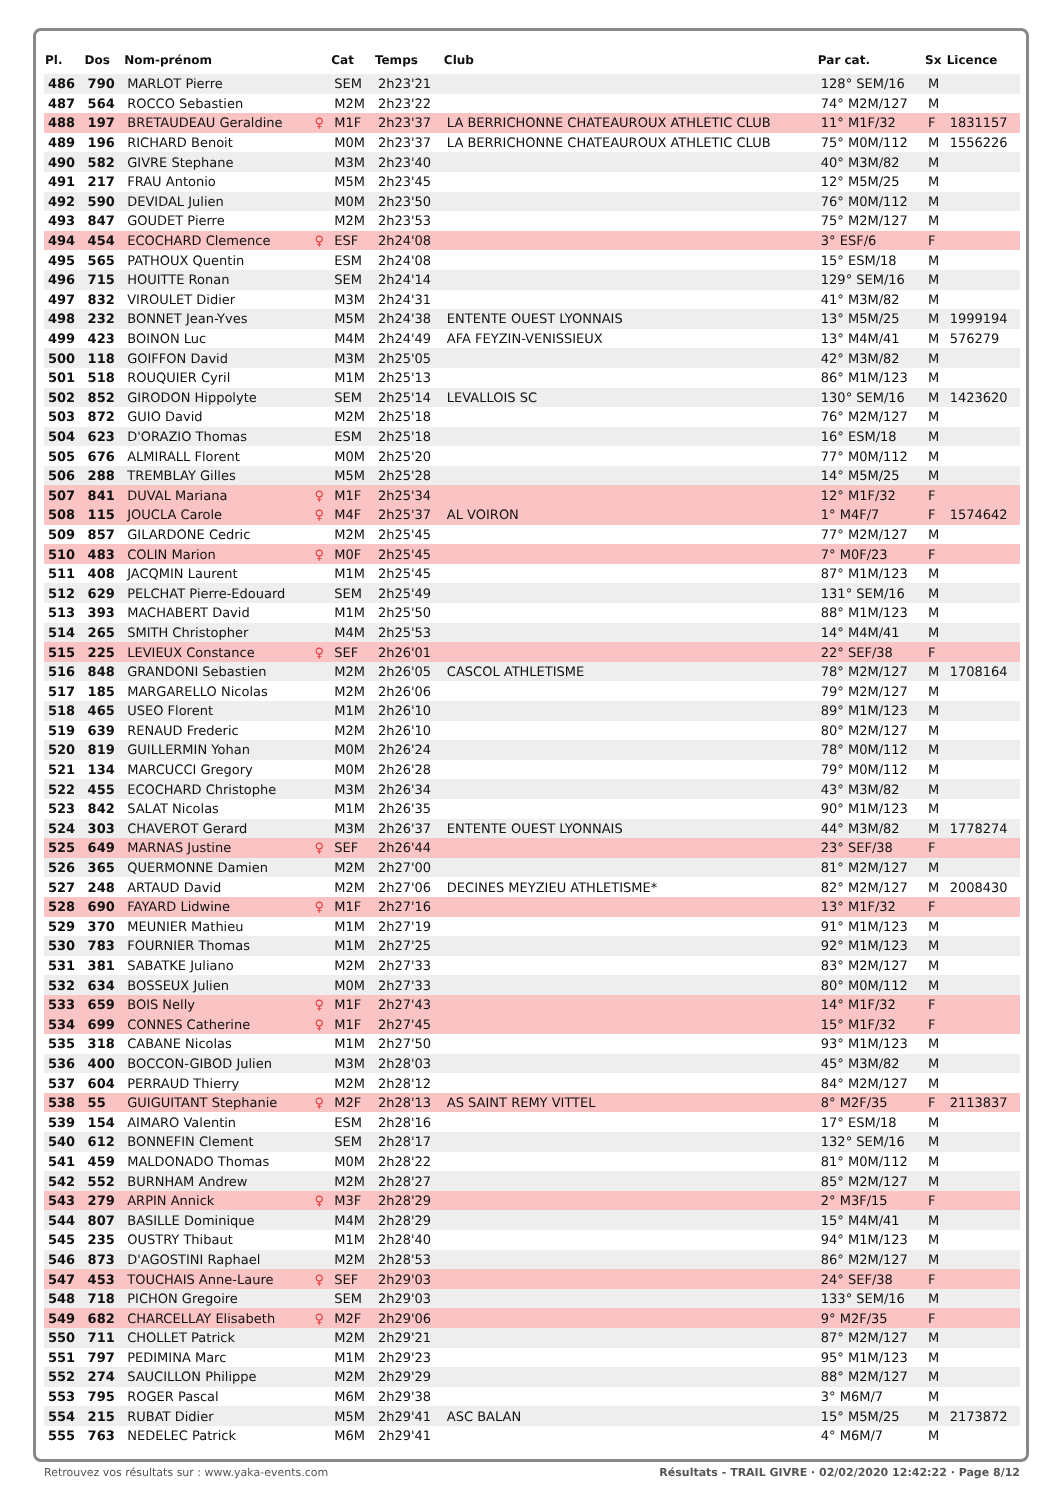| Pl. | Dos | Nom-prénom | | Cat | Temps | Club | Par cat. | Sx | Licence |
| --- | --- | --- | --- | --- | --- | --- | --- | --- | --- |
| 486 | 790 | MARLOT Pierre | | SEM | 2h23'21 | | 128° SEM/16 | M | |
| 487 | 564 | ROCCO Sebastien | | M2M | 2h23'22 | | 74° M2M/127 | M | |
| 488 | 197 | BRETAUDEAU Geraldine | ♀ | M1F | 2h23'37 | LA BERRICHONNE CHATEAUROUX ATHLETIC CLUB | 11° M1F/32 | F | 1831157 |
| 489 | 196 | RICHARD Benoit | | M0M | 2h23'37 | LA BERRICHONNE CHATEAUROUX ATHLETIC CLUB | 75° M0M/112 | M | 1556226 |
| 490 | 582 | GIVRE Stephane | | M3M | 2h23'40 | | 40° M3M/82 | M | |
| 491 | 217 | FRAU Antonio | | M5M | 2h23'45 | | 12° M5M/25 | M | |
| 492 | 590 | DEVIDAL Julien | | M0M | 2h23'50 | | 76° M0M/112 | M | |
| 493 | 847 | GOUDET Pierre | | M2M | 2h23'53 | | 75° M2M/127 | M | |
| 494 | 454 | ECOCHARD Clemence | ♀ | ESF | 2h24'08 | | 3° ESF/6 | F | |
| 495 | 565 | PATHOUX Quentin | | ESM | 2h24'08 | | 15° ESM/18 | M | |
| 496 | 715 | HOUITTE Ronan | | SEM | 2h24'14 | | 129° SEM/16 | M | |
| 497 | 832 | VIROULET Didier | | M3M | 2h24'31 | | 41° M3M/82 | M | |
| 498 | 232 | BONNET Jean-Yves | | M5M | 2h24'38 | ENTENTE OUEST LYONNAIS | 13° M5M/25 | M | 1999194 |
| 499 | 423 | BOINON Luc | | M4M | 2h24'49 | AFA FEYZIN-VENISSIEUX | 13° M4M/41 | M | 576279 |
| 500 | 118 | GOIFFON David | | M3M | 2h25'05 | | 42° M3M/82 | M | |
| 501 | 518 | ROUQUIER Cyril | | M1M | 2h25'13 | | 86° M1M/123 | M | |
| 502 | 852 | GIRODON Hippolyte | | SEM | 2h25'14 | LEVALLOIS SC | 130° SEM/16 | M | 1423620 |
| 503 | 872 | GUIO David | | M2M | 2h25'18 | | 76° M2M/127 | M | |
| 504 | 623 | D'ORAZIO Thomas | | ESM | 2h25'18 | | 16° ESM/18 | M | |
| 505 | 676 | ALMIRALL Florent | | M0M | 2h25'20 | | 77° M0M/112 | M | |
| 506 | 288 | TREMBLAY Gilles | | M5M | 2h25'28 | | 14° M5M/25 | M | |
| 507 | 841 | DUVAL Mariana | ♀ | M1F | 2h25'34 | | 12° M1F/32 | F | |
| 508 | 115 | JOUCLA Carole | ♀ | M4F | 2h25'37 | AL VOIRON | 1° M4F/7 | F | 1574642 |
| 509 | 857 | GILARDONE Cedric | | M2M | 2h25'45 | | 77° M2M/127 | M | |
| 510 | 483 | COLIN Marion | ♀ | M0F | 2h25'45 | | 7° M0F/23 | F | |
| 511 | 408 | JACQMIN Laurent | | M1M | 2h25'45 | | 87° M1M/123 | M | |
| 512 | 629 | PELCHAT Pierre-Edouard | | SEM | 2h25'49 | | 131° SEM/16 | M | |
| 513 | 393 | MACHABERT David | | M1M | 2h25'50 | | 88° M1M/123 | M | |
| 514 | 265 | SMITH Christopher | | M4M | 2h25'53 | | 14° M4M/41 | M | |
| 515 | 225 | LEVIEUX Constance | ♀ | SEF | 2h26'01 | | 22° SEF/38 | F | |
| 516 | 848 | GRANDONI Sebastien | | M2M | 2h26'05 | CASCOL ATHLETISME | 78° M2M/127 | M | 1708164 |
| 517 | 185 | MARGARELLO Nicolas | | M2M | 2h26'06 | | 79° M2M/127 | M | |
| 518 | 465 | USEO Florent | | M1M | 2h26'10 | | 89° M1M/123 | M | |
| 519 | 639 | RENAUD Frederic | | M2M | 2h26'10 | | 80° M2M/127 | M | |
| 520 | 819 | GUILLERMIN Yohan | | M0M | 2h26'24 | | 78° M0M/112 | M | |
| 521 | 134 | MARCUCCI Gregory | | M0M | 2h26'28 | | 79° M0M/112 | M | |
| 522 | 455 | ECOCHARD Christophe | | M3M | 2h26'34 | | 43° M3M/82 | M | |
| 523 | 842 | SALAT Nicolas | | M1M | 2h26'35 | | 90° M1M/123 | M | |
| 524 | 303 | CHAVEROT Gerard | | M3M | 2h26'37 | ENTENTE OUEST LYONNAIS | 44° M3M/82 | M | 1778274 |
| 525 | 649 | MARNAS Justine | ♀ | SEF | 2h26'44 | | 23° SEF/38 | F | |
| 526 | 365 | QUERMONNE Damien | | M2M | 2h27'00 | | 81° M2M/127 | M | |
| 527 | 248 | ARTAUD David | | M2M | 2h27'06 | DECINES MEYZIEU ATHLETISME* | 82° M2M/127 | M | 2008430 |
| 528 | 690 | FAYARD Lidwine | ♀ | M1F | 2h27'16 | | 13° M1F/32 | F | |
| 529 | 370 | MEUNIER Mathieu | | M1M | 2h27'19 | | 91° M1M/123 | M | |
| 530 | 783 | FOURNIER Thomas | | M1M | 2h27'25 | | 92° M1M/123 | M | |
| 531 | 381 | SABATKE Juliano | | M2M | 2h27'33 | | 83° M2M/127 | M | |
| 532 | 634 | BOSSEUX Julien | | M0M | 2h27'33 | | 80° M0M/112 | M | |
| 533 | 659 | BOIS Nelly | ♀ | M1F | 2h27'43 | | 14° M1F/32 | F | |
| 534 | 699 | CONNES Catherine | ♀ | M1F | 2h27'45 | | 15° M1F/32 | F | |
| 535 | 318 | CABANE Nicolas | | M1M | 2h27'50 | | 93° M1M/123 | M | |
| 536 | 400 | BOCCON-GIBOD Julien | | M3M | 2h28'03 | | 45° M3M/82 | M | |
| 537 | 604 | PERRAUD Thierry | | M2M | 2h28'12 | | 84° M2M/127 | M | |
| 538 | 55 | GUIGUITANT Stephanie | ♀ | M2F | 2h28'13 | AS SAINT REMY VITTEL | 8° M2F/35 | F | 2113837 |
| 539 | 154 | AIMARO Valentin | | ESM | 2h28'16 | | 17° ESM/18 | M | |
| 540 | 612 | BONNEFIN Clement | | SEM | 2h28'17 | | 132° SEM/16 | M | |
| 541 | 459 | MALDONADO Thomas | | M0M | 2h28'22 | | 81° M0M/112 | M | |
| 542 | 552 | BURNHAM Andrew | | M2M | 2h28'27 | | 85° M2M/127 | M | |
| 543 | 279 | ARPIN Annick | ♀ | M3F | 2h28'29 | | 2° M3F/15 | F | |
| 544 | 807 | BASILLE Dominique | | M4M | 2h28'29 | | 15° M4M/41 | M | |
| 545 | 235 | OUSTRY Thibaut | | M1M | 2h28'40 | | 94° M1M/123 | M | |
| 546 | 873 | D'AGOSTINI Raphael | | M2M | 2h28'53 | | 86° M2M/127 | M | |
| 547 | 453 | TOUCHAIS Anne-Laure | ♀ | SEF | 2h29'03 | | 24° SEF/38 | F | |
| 548 | 718 | PICHON Gregoire | | SEM | 2h29'03 | | 133° SEM/16 | M | |
| 549 | 682 | CHARCELLAY Elisabeth | ♀ | M2F | 2h29'06 | | 9° M2F/35 | F | |
| 550 | 711 | CHOLLET Patrick | | M2M | 2h29'21 | | 87° M2M/127 | M | |
| 551 | 797 | PEDIMINA Marc | | M1M | 2h29'23 | | 95° M1M/123 | M | |
| 552 | 274 | SAUCILLON Philippe | | M2M | 2h29'29 | | 88° M2M/127 | M | |
| 553 | 795 | ROGER Pascal | | M6M | 2h29'38 | | 3° M6M/7 | M | |
| 554 | 215 | RUBAT Didier | | M5M | 2h29'41 | ASC BALAN | 15° M5M/25 | M | 2173872 |
| 555 | 763 | NEDELEC Patrick | | M6M | 2h29'41 | | 4° M6M/7 | M | |
Retrouvez vos résultats sur : www.yaka-events.com Résultats - TRAIL GIVRE · 02/02/2020 12:42:22 · Page 8/12